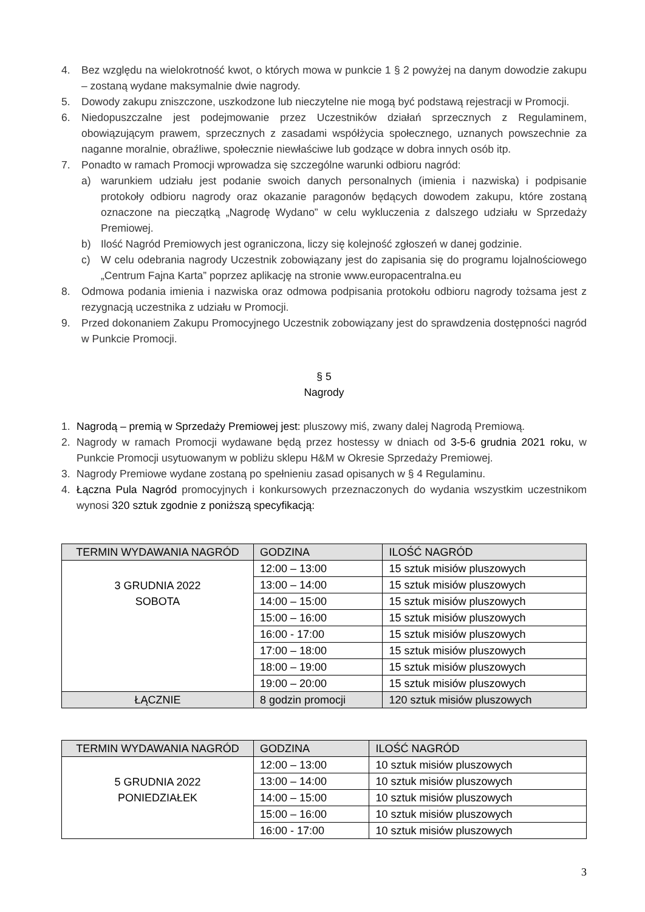4. Bez względu na wielokrotność kwot, o których mowa w punkcie 1 § 2 powyżej na danym dowodzie zakupu – zostaną wydane maksymalnie dwie nagrody.
5. Dowody zakupu zniszczone, uszkodzone lub nieczytelne nie mogą być podstawą rejestracji w Promocji.
6. Niedopuszczalne jest podejmowanie przez Uczestników działań sprzecznych z Regulaminem, obowiązującym prawem, sprzecznych z zasadami współżycia społecznego, uznanych powszechnie za naganne moralnie, obraźliwe, społecznie niewłaściwe lub godzące w dobra innych osób itp.
7. Ponadto w ramach Promocji wprowadza się szczególne warunki odbioru nagród:
a) warunkiem udziału jest podanie swoich danych personalnych (imienia i nazwiska) i podpisanie protokoły odbioru nagrody oraz okazanie paragonów będących dowodem zakupu, które zostaną oznaczone na pieczątką „Nagrodę Wydano” w celu wykluczenia z dalszego udziału w Sprzedaży Premiowej.
b) Ilość Nagród Premiowych jest ograniczona, liczy się kolejność zgłoszeń w danej godzinie.
c) W celu odebrania nagrody Uczestnik zobowiązany jest do zapisania się do programu lojalnościowego „Centrum Fajna Karta” poprzez aplikację na stronie www.europacentralna.eu
8. Odmowa podania imienia i nazwiska oraz odmowa podpisania protokołu odbioru nagrody tożsama jest z rezygnacją uczestnika z udziału w Promocji.
9. Przed dokonaniem Zakupu Promocyjnego Uczestnik zobowiązany jest do sprawdzenia dostępności nagród w Punkcie Promocji.
§ 5
Nagrody
1. Nagrodą – premią w Sprzedaży Premiowej jest: pluszowy miś, zwany dalej Nagrodą Premiową.
2. Nagrody w ramach Promocji wydawane będą przez hostessy w dniach od 3-5-6 grudnia 2021 roku, w Punkcie Promocji usytuowanym w pobliżu sklepu H&M w Okresie Sprzedaży Premiowej.
3. Nagrody Premiowe wydane zostaną po spełnieniu zasad opisanych w § 4 Regulaminu.
4. Łączna Pula Nagród promocyjnych i konkursowych przeznaczonych do wydania wszystkim uczestnikom wynosi 320 sztuk zgodnie z poniższą specyfikacją:
| TERMIN WYDAWANIA NAGRÓD | GODZINA | ILOŚĆ NAGRÓD |
| --- | --- | --- |
| 3 GRUDNIA 2022 SOBOTA | 12:00 – 13:00 | 15 sztuk misiów pluszowych |
| | 13:00 – 14:00 | 15 sztuk misiów pluszowych |
| | 14:00 – 15:00 | 15 sztuk misiów pluszowych |
| | 15:00 – 16:00 | 15 sztuk misiów pluszowych |
| | 16:00 - 17:00 | 15 sztuk misiów pluszowych |
| | 17:00 – 18:00 | 15 sztuk misiów pluszowych |
| | 18:00 – 19:00 | 15 sztuk misiów pluszowych |
| | 19:00 – 20:00 | 15 sztuk misiów pluszowych |
| ŁĄCZNIE | 8 godzin promocji | 120 sztuk misiów pluszowych |
| TERMIN WYDAWANIA NAGRÓD | GODZINA | ILOŚĆ NAGRÓD |
| --- | --- | --- |
| 5 GRUDNIA 2022 PONIEDZIAŁEK | 12:00 – 13:00 | 10 sztuk misiów pluszowych |
| | 13:00 – 14:00 | 10 sztuk misiów pluszowych |
| | 14:00 – 15:00 | 10 sztuk misiów pluszowych |
| | 15:00 – 16:00 | 10 sztuk misiów pluszowych |
| | 16:00 - 17:00 | 10 sztuk misiów pluszowych |
3